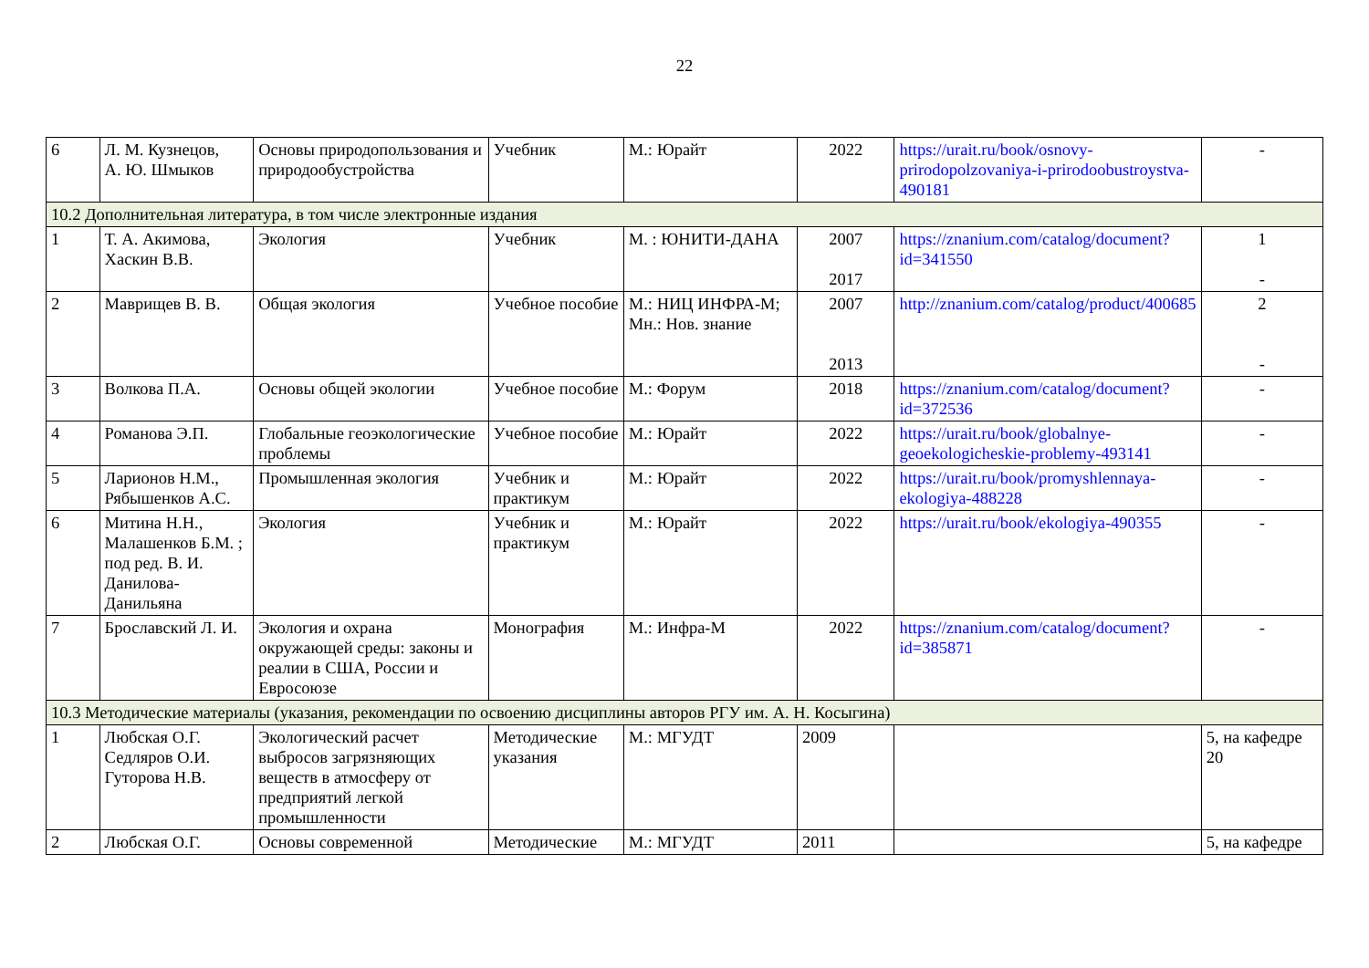22
| 6 | Л. М. Кузнецов, А. Ю. Шмыков | Основы природопользования и природообустройства | Учебник | М.: Юрайт | 2022 | https://urait.ru/book/osnovy-prirodopolzovaniya-i-prirodoobustroystva-490181 | - |
| 10.2 Дополнительная литература, в том числе электронные издания | | | | | | | |
| 1 | Т. А. Акимова, Хаскин В.В. | Экология | Учебник | М. : ЮНИТИ-ДАНА | 2007 2017 | https://znanium.com/catalog/document?id=341550 | 1 - |
| 2 | Маврищев В. В. | Общая экология | Учебное пособие | М.: НИЦ ИНФРА-М; Мн.: Нов. знание | 2007 2013 | http://znanium.com/catalog/product/400685 | 2 - |
| 3 | Волкова П.А. | Основы общей экологии | Учебное пособие | М.: Форум | 2018 | https://znanium.com/catalog/document?id=372536 | - |
| 4 | Романова Э.П. | Глобальные геоэкологические проблемы | Учебное пособие | М.: Юрайт | 2022 | https://urait.ru/book/globalnye-geoekologicheskie-problemy-493141 | - |
| 5 | Ларионов Н.М., Рябышенков А.С. | Промышленная экология | Учебник и практикум | М.: Юрайт | 2022 | https://urait.ru/book/promyshlennaya-ekologiya-488228 | - |
| 6 | Митина Н.Н., Малашенков Б.М. ; под ред. В. И. Данилова-Данильяна | Экология | Учебник и практикум | М.: Юрайт | 2022 | https://urait.ru/book/ekologiya-490355 | - |
| 7 | Брославский Л. И. | Экология и охрана окружающей среды: законы и реалии в США, России и Евросоюзе | Монография | М.: Инфра-М | 2022 | https://znanium.com/catalog/document?id=385871 | - |
| 10.3 Методические материалы (указания, рекомендации по освоению дисциплины авторов РГУ им. А. Н. Косыгина) | | | | | | | |
| 1 | Любская О.Г. Седляров О.И. Гуторова Н.В. | Экологический расчет выбросов загрязняющих веществ в атмосферу от предприятий легкой промышленности | Методические указания | М.: МГУДТ | 2009 | | 5, на кафедре 20 |
| 2 | Любская О.Г. | Основы современной | Методические | М.: МГУДТ | 2011 | | 5, на кафедре |